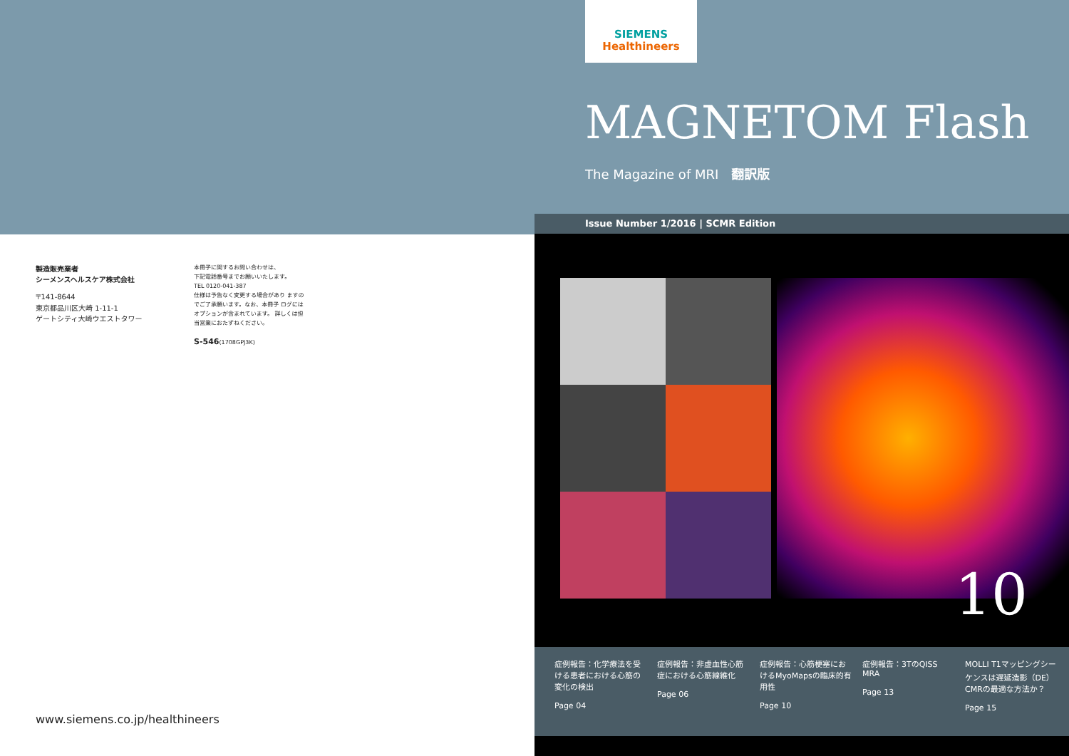製造販売業者
シーメンスヘルスケア株式会社
〒141-8644
東京都品川区大崎 1-11-1
ゲートシティ大崎ウエストタワー
本冊子に関するお問い合わせは、
下記電話番号までお願いいたします。
TEL 0120-041-387
仕様は予告なく変更する場合があり ますのでご了承願います。なお、本冊子 ログにはオプションが含まれています。 詳しくは担当営業におたずねください。
S-546(1708GPJ3K)
www.siemens.co.jp/healthineers
SIEMENS
Healthineers
MAGNETOM Flash
The Magazine of MRI　翻訳版
Issue Number 1/2016 | SCMR Edition
10
症例報告：化学療法を受ける患者における心筋の変化の検出
Page 04
症例報告：非虚血性心筋症における心筋線維化
Page 06
症例報告：心筋梗塞におけるMyoMapsの臨床的有用性
Page 10
症例報告：3TのQISS MRA
Page 13
MOLLI T1マッピングシーケンスは遅延造影（DE）CMRの最適な方法か？
Page 15